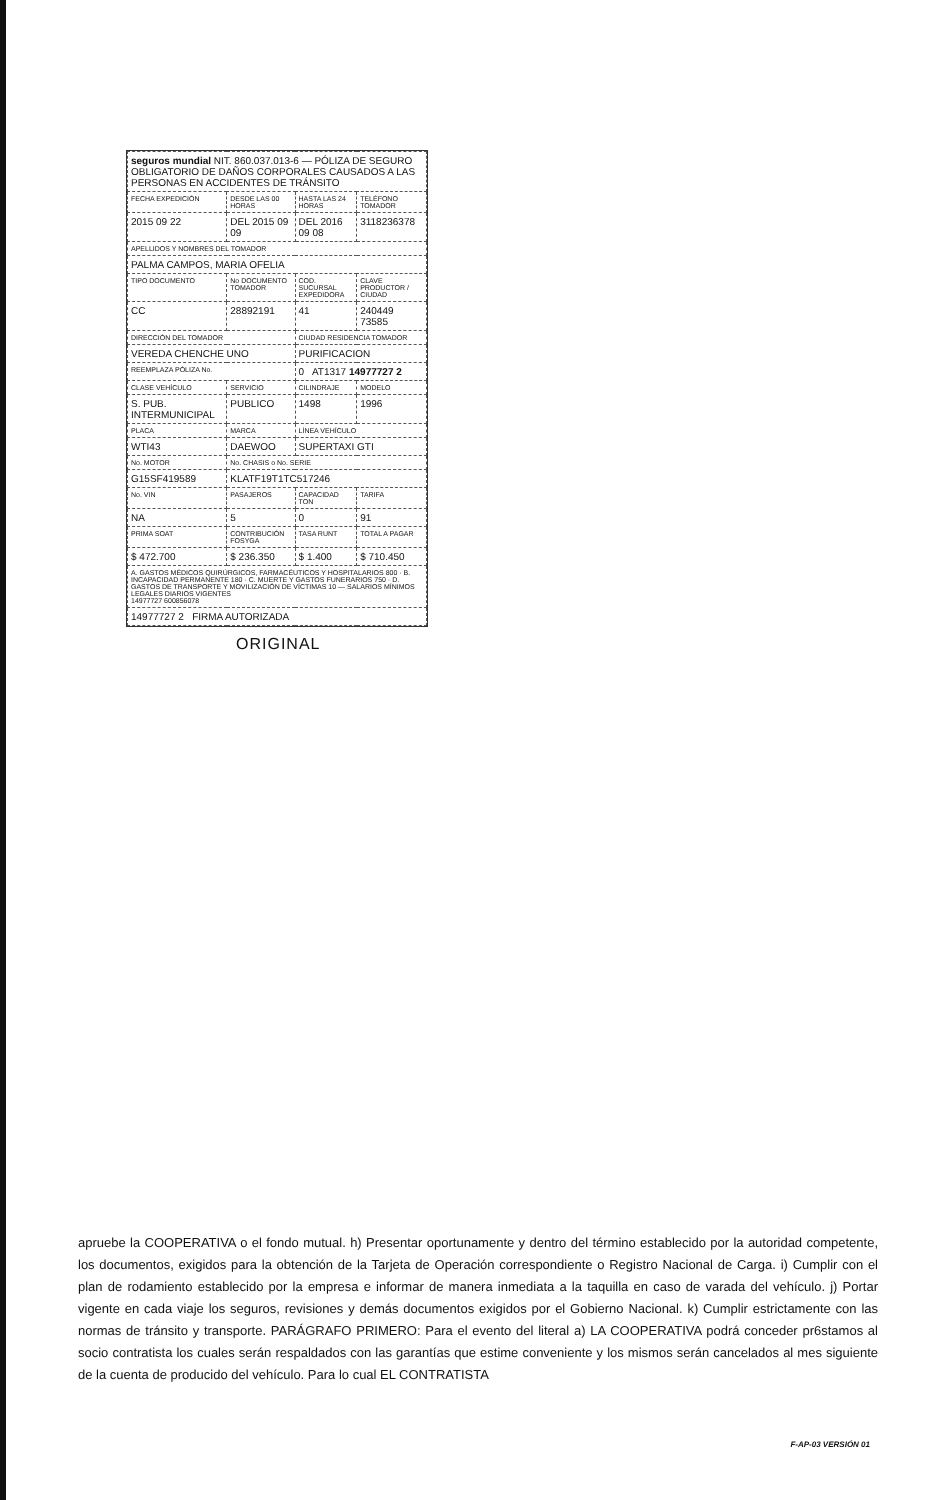| seguros mundial NIT. 860.037.013-6 — PÓLIZA DE SEGURO OBLIGATORIO DE DAÑOS CORPORALES CAUSADOS A LAS PERSONAS EN ACCIDENTES DE TRÁNSITO | | | |
| FECHA EXPEDICIÓN | DESDE LAS 00 HORAS | HASTA LAS 24 HORAS | TELÉFONO TOMADOR |
| 2015 09 22 | DEL 2015 09 09 | DEL 2016 09 08 | 3118236378 |
| APELLIDOS Y NOMBRES DEL TOMADOR | | | |
| PALMA CAMPOS, MARIA OFELIA | | | |
| TIPO DOCUMENTO | No DOCUMENTO TOMADOR | COD. SUCURSAL EXPEDIDORA | CLAVE PRODUCTOR / CIUDAD |
| CC | 28892191 | 41 | 240449 73585 |
| DIRECCIÓN DEL TOMADOR | | CIUDAD RESIDENCIA TOMADOR | |
| VEREDA CHENCHE UNO | | PURIFICACION | |
| REEMPLAZA PÓLIZA No. | | 0 AT1317 14977727 2 | |
| CLASE VEHÍCULO | SERVICIO | CILINDRAJE | MODELO |
| S. PUB. INTERMUNICIPAL | PUBLICO | 1498 | 1996 |
| PLACA | MARCA | LÍNEA VEHÍCULO | |
| WTI43 | DAEWOO | SUPERTAXI GTI | |
| No. MOTOR | No. CHASIS o No. SERIE | | |
| G15SF419589 | KLATF19T1TC517246 | | |
| No. VIN | PASAJEROS | CAPACIDAD TON | TARIFA |
| NA | 5 | 0 | 91 |
| PRIMA SOAT | CONTRIBUCIÓN FOSYGA | TASA RUNT | TOTAL A PAGAR |
| $ 472.700 | $ 236.350 | $ 1.400 | $ 710.450 |
| A. GASTOS MÉDICOS QUIRÚRGICOS, FARMACÉUTICOS Y HOSPITALARIOS 800 · B. INCAPACIDAD PERMANENTE 180 · C. MUERTE Y GASTOS FUNERARIOS 750 · D. GASTOS DE TRANSPORTE Y MOVILIZACIÓN DE VÍCTIMAS 10 — SALARIOS MÍNIMOS LEGALES DIARIOS VIGENTES 14977727 600856078 | | | |
| 14977727 2 FIRMA AUTORIZADA | | | |
ORIGINAL
apruebe la COOPERATIVA o el fondo mutual. h) Presentar oportunamente y dentro del término establecido por la autoridad competente, los documentos, exigidos para la obtención de la Tarjeta de Operación correspondiente o Registro Nacional de Carga. i) Cumplir con el plan de rodamiento establecido por la empresa e informar de manera inmediata a la taquilla en caso de varada del vehículo. j) Portar vigente en cada viaje los seguros, revisiones y demás documentos exigidos por el Gobierno Nacional. k) Cumplir estrictamente con las normas de tránsito y transporte. PARÁGRAFO PRIMERO: Para el evento del literal a) LA COOPERATIVA podrá conceder pr6stamos al socio contratista los cuales serán respaldados con las garantías que estime conveniente y los mismos serán cancelados al mes siguiente de la cuenta de producido del vehículo. Para lo cual EL CONTRATISTA
F-AP-03 VERSIÓN 01